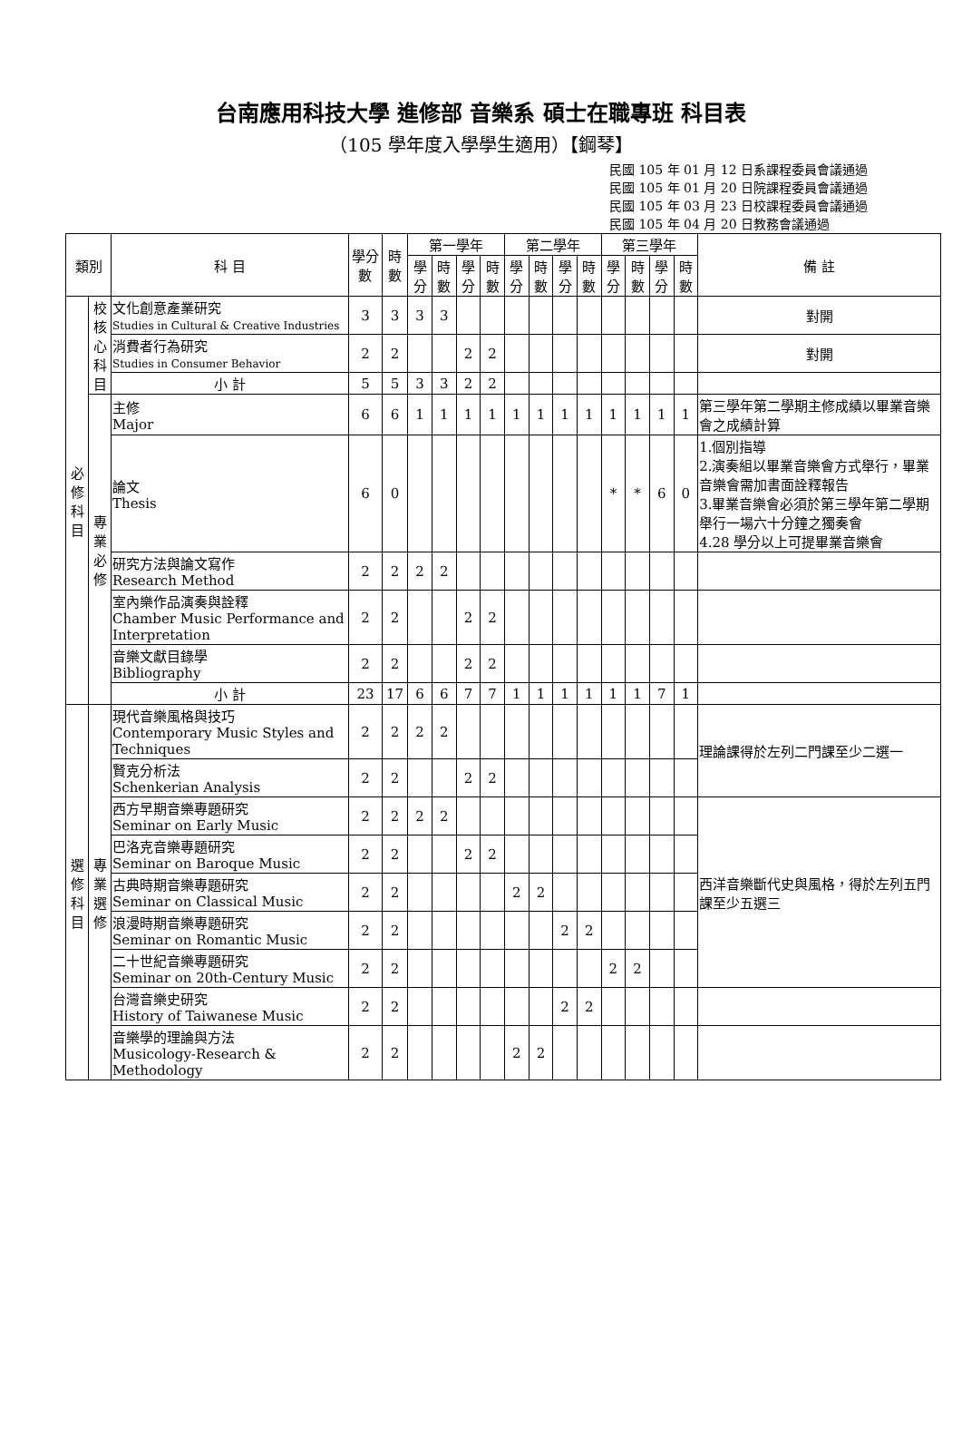台南應用科技大學 進修部 音樂系 碩士在職專班 科目表
（105 學年度入學學生適用）【鋼琴】
民國 105 年 01 月 12 日系課程委員會議通過
民國 105 年 01 月 20 日院課程委員會議通過
民國 105 年 03 月 23 日校課程委員會議通過
民國 105 年 04 月 20 日教務會議通過
| 類別 | | 科 目 | 學分數 | 時數 | 第一學年 | | | | 第二學年 | | | | 第三學年 | | | | 備 註 |
| --- | --- | --- | --- | --- | --- | --- | --- | --- | --- | --- | --- | --- | --- | --- | --- | --- | --- |
| | | | | | 學分 | 時數 | 學分 | 時數 | 學分 | 時數 | 學分 | 時數 | 學分 | 時數 | 學分 | 時數 | |
| 必修科目 | 校核心科目 | 文化創意產業研究 Studies in Cultural & Creative Industries | 3 | 3 | 3 | 3 | | | | | | | | | | | 對開 |
| | | 消費者行為研究 Studies in Consumer Behavior | 2 | 2 | | | 2 | 2 | | | | | | | | | 對開 |
| | | 小 計 | 5 | 5 | 3 | 3 | 2 | 2 | | | | | | | | | |
| | 專業必修 | 主修 Major | 6 | 6 | 1 | 1 | 1 | 1 | 1 | 1 | 1 | 1 | 1 | 1 | 1 | 1 | 第三學年第二學期主修成績以畢業音樂會之成績計算 |
| | | 論文 Thesis | 6 | 0 | | | | | | | | | * | * | 6 | 0 | 1.個別指導 2.演奏組以畢業音樂會方式舉行，畢業音樂會需加書面詮釋報告 3.畢業音樂會必須於第三學年第二學期舉行一場六十分鐘之獨奏會 4.28 學分以上可提畢業音樂會 |
| | | 研究方法與論文寫作 Research Method | 2 | 2 | 2 | 2 | | | | | | | | | | | |
| | | 室內樂作品演奏與詮釋 Chamber Music Performance and Interpretation | 2 | 2 | | | 2 | 2 | | | | | | | | | |
| | | 音樂文獻目錄學 Bibliography | 2 | 2 | | | 2 | 2 | | | | | | | | | |
| | | 小 計 | 23 | 17 | 6 | 6 | 7 | 7 | 1 | 1 | 1 | 1 | 1 | 1 | 7 | 1 | |
| 選修科目 | 專業選修 | 現代音樂風格與技巧 Contemporary Music Styles and Techniques | 2 | 2 | 2 | 2 | | | | | | | | | | | 理論課得於左列二門課至少二選一 |
| | | 賢克分析法 Schenkerian Analysis | 2 | 2 | | | 2 | 2 | | | | | | | | | |
| | | 西方早期音樂專題研究 Seminar on Early Music | 2 | 2 | 2 | 2 | | | | | | | | | | | 西洋音樂斷代史與風格，得於左列五門課至少五選三 |
| | | 巴洛克音樂專題研究 Seminar on Baroque Music | 2 | 2 | | | 2 | 2 | | | | | | | | | |
| | | 古典時期音樂專題研究 Seminar on Classical Music | 2 | 2 | | | | | 2 | 2 | | | | | | | |
| | | 浪漫時期音樂專題研究 Seminar on Romantic Music | 2 | 2 | | | | | | | 2 | 2 | | | | | |
| | | 二十世紀音樂專題研究 Seminar on 20th-Century Music | 2 | 2 | | | | | | | | | 2 | 2 | | | |
| | | 台灣音樂史研究 History of Taiwanese Music | 2 | 2 | | | | | | | 2 | 2 | | | | | |
| | | 音樂學的理論與方法 Musicology-Research & Methodology | 2 | 2 | | | | | 2 | 2 | | | | | | | |